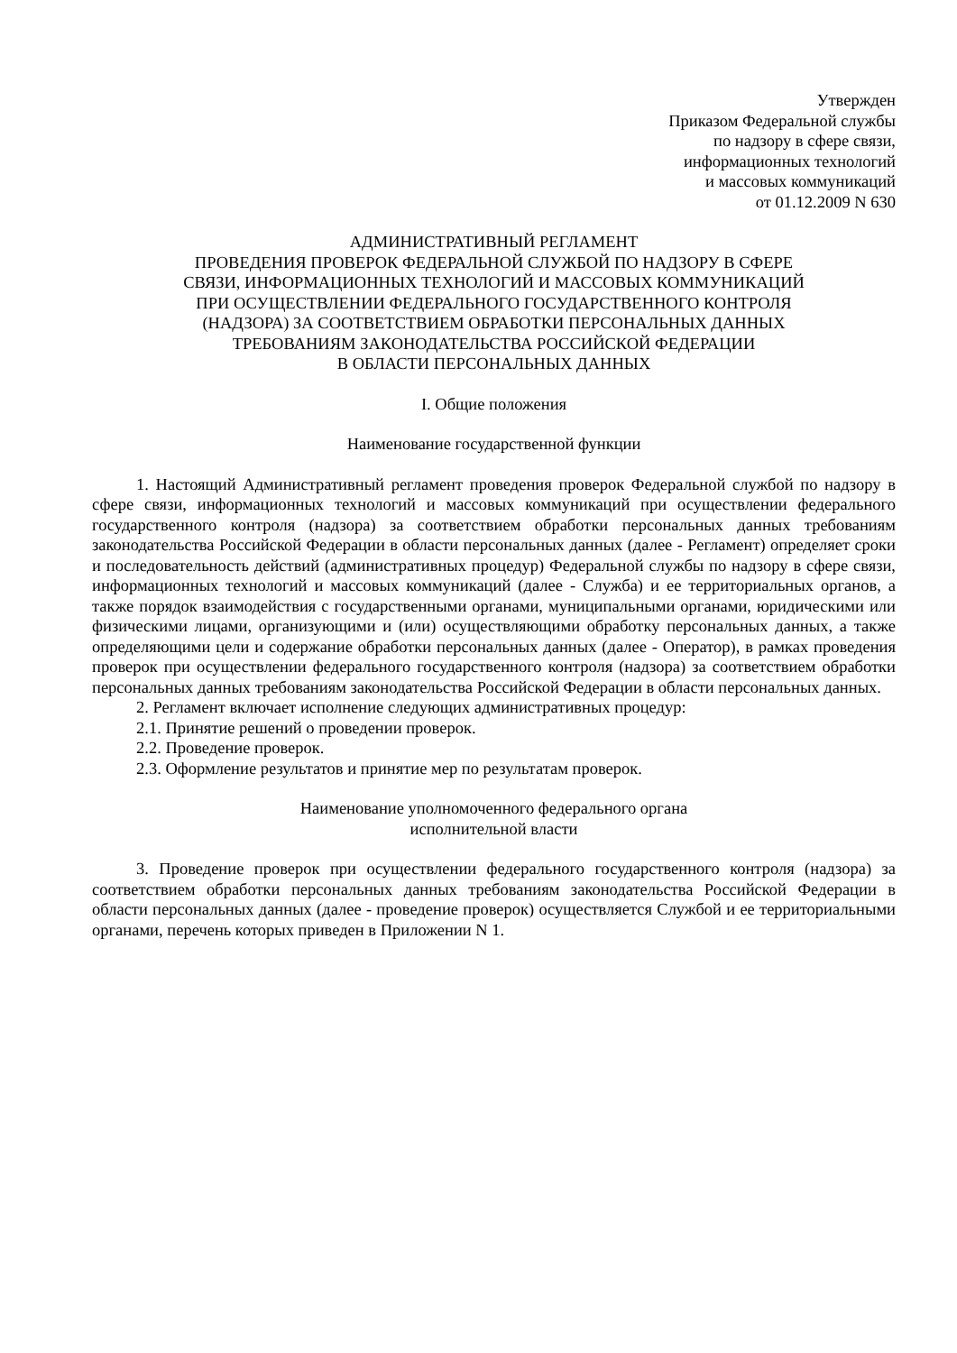Утвержден
Приказом Федеральной службы
по надзору в сфере связи,
информационных технологий
и массовых коммуникаций
от 01.12.2009 N 630
АДМИНИСТРАТИВНЫЙ РЕГЛАМЕНТ
ПРОВЕДЕНИЯ ПРОВЕРОК ФЕДЕРАЛЬНОЙ СЛУЖБОЙ ПО НАДЗОРУ В СФЕРЕ
СВЯЗИ, ИНФОРМАЦИОННЫХ ТЕХНОЛОГИЙ И МАССОВЫХ КОММУНИКАЦИЙ
ПРИ ОСУЩЕСТВЛЕНИИ ФЕДЕРАЛЬНОГО ГОСУДАРСТВЕННОГО КОНТРОЛЯ
(НАДЗОРА) ЗА СООТВЕТСТВИЕМ ОБРАБОТКИ ПЕРСОНАЛЬНЫХ ДАННЫХ
ТРЕБОВАНИЯМ ЗАКОНОДАТЕЛЬСТВА РОССИЙСКОЙ ФЕДЕРАЦИИ
В ОБЛАСТИ ПЕРСОНАЛЬНЫХ ДАННЫХ
I. Общие положения
Наименование государственной функции
1. Настоящий Административный регламент проведения проверок Федеральной службой по надзору в сфере связи, информационных технологий и массовых коммуникаций при осуществлении федерального государственного контроля (надзора) за соответствием обработки персональных данных требованиям законодательства Российской Федерации в области персональных данных (далее - Регламент) определяет сроки и последовательность действий (административных процедур) Федеральной службы по надзору в сфере связи, информационных технологий и массовых коммуникаций (далее - Служба) и ее территориальных органов, а также порядок взаимодействия с государственными органами, муниципальными органами, юридическими или физическими лицами, организующими и (или) осуществляющими обработку персональных данных, а также определяющими цели и содержание обработки персональных данных (далее - Оператор), в рамках проведения проверок при осуществлении федерального государственного контроля (надзора) за соответствием обработки персональных данных требованиям законодательства Российской Федерации в области персональных данных.
2. Регламент включает исполнение следующих административных процедур:
2.1. Принятие решений о проведении проверок.
2.2. Проведение проверок.
2.3. Оформление результатов и принятие мер по результатам проверок.
Наименование уполномоченного федерального органа
исполнительной власти
3. Проведение проверок при осуществлении федерального государственного контроля (надзора) за соответствием обработки персональных данных требованиям законодательства Российской Федерации в области персональных данных (далее - проведение проверок) осуществляется Службой и ее территориальными органами, перечень которых приведен в Приложении N 1.